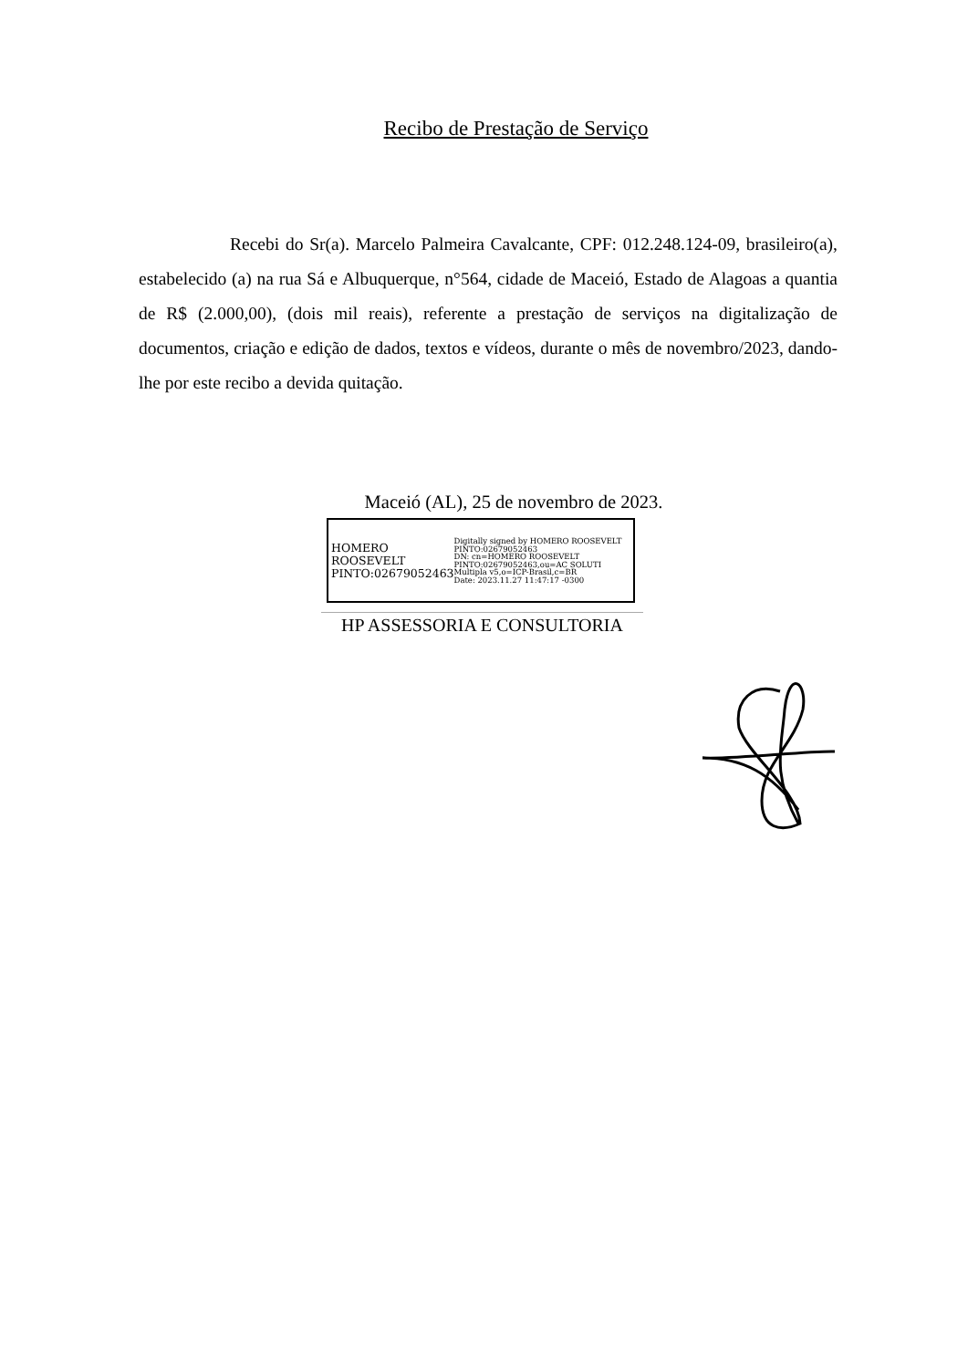Recibo de Prestação de Serviço
Recebi do Sr(a). Marcelo Palmeira Cavalcante, CPF: 012.248.124-09, brasileiro(a), estabelecido (a) na rua Sá e Albuquerque, n°564, cidade de Maceió, Estado de Alagoas a quantia de R$ (2.000,00), (dois mil reais), referente a prestação de serviços na digitalização de documentos, criação e edição de dados, textos e vídeos, durante o mês de novembro/2023, dando-lhe por este recibo a devida quitação.
Maceió (AL), 25 de novembro de 2023.
HOMERO ROOSEVELT PINTO:02679052463
Digitally signed by HOMERO ROOSEVELT PINTO:02679052463
DN: cn=HOMERO ROOSEVELT PINTO:02679052463,ou=AC SOLUTI Multipla v5,o=ICP-Brasil,c=BR
Date: 2023.11.27 11:47:17 -0300
HP ASSESSORIA E CONSULTORIA